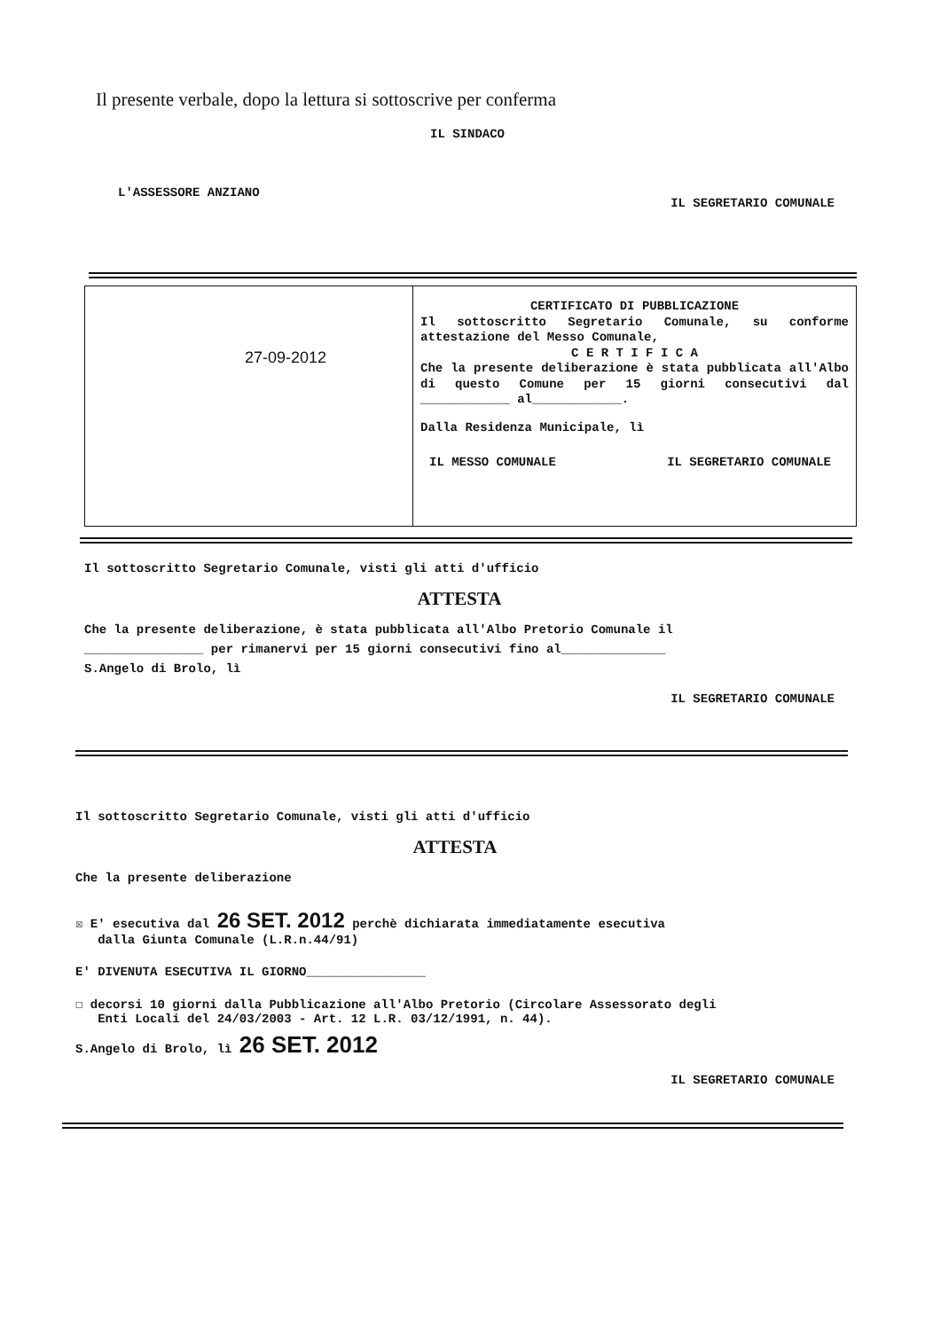Il presente verbale, dopo la lettura si sottoscrive per conferma
IL SINDACO
L'ASSESSORE ANZIANO IL SEGRETARIO COMUNALE
27-09-2012
CERTIFICATO DI PUBBLICAZIONE
Il sottoscritto Segretario Comunale, su conforme attestazione del Messo Comunale,
C E R T I F I C A
Che la presente deliberazione è stata pubblicata all'Albo di questo Comune per 15 giorni consecutivi dal ____________ al____________.
Dalla Residenza Municipale, lì
IL MESSO COMUNALE IL SEGRETARIO COMUNALE
Il sottoscritto Segretario Comunale, visti gli atti d'ufficio
ATTESTA
Che la presente deliberazione, è stata pubblicata all'Albo Pretorio Comunale il
________________ per rimanervi per 15 giorni consecutivi fino al______________
S.Angelo di Brolo, lì
IL SEGRETARIO COMUNALE
Il sottoscritto Segretario Comunale, visti gli atti d'ufficio
ATTESTA
Che la presente deliberazione
☒ E' esecutiva dal 26 SET. 2012 perchè dichiarata immediatamente esecutiva
dalla Giunta Comunale (L.R.n.44/91)
E' DIVENUTA ESECUTIVA IL GIORNO________________
☐ decorsi 10 giorni dalla Pubblicazione all'Albo Pretorio (Circolare Assessorato degli
Enti Locali del 24/03/2003 - Art. 12 L.R. 03/12/1991, n. 44).
S.Angelo di Brolo, lì 26 SET. 2012
IL SEGRETARIO COMUNALE